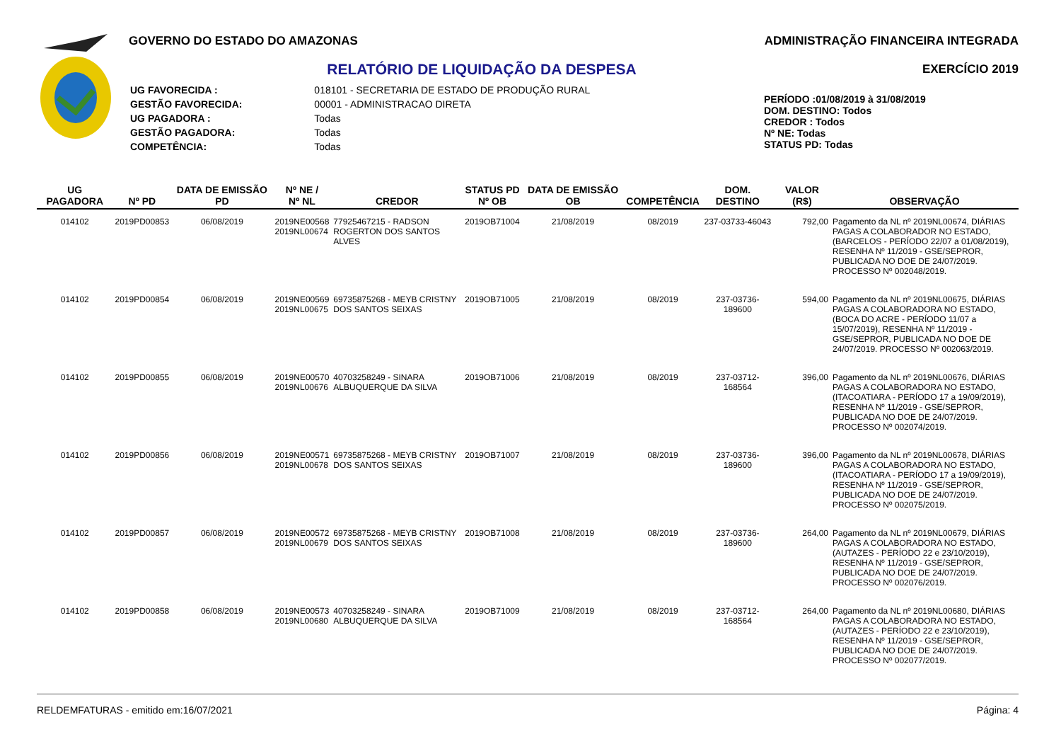GOVERNO DO ESTADO DO AMAZONAS
RELATÓRIO DE LIQUIDAÇÃO DA DESPESA
| UG FAVORECIDA : | 018101 - SECRETARIA DE ESTADO DE PRODUÇÃO RURAL |
| GESTÃO FAVORECIDA: | 00001 - ADMINISTRACAO DIRETA |
| UG PAGADORA : | Todas |
| GESTÃO PAGADORA: | Todas |
| COMPETÊNCIA: | Todas |
ADMINISTRAÇÃO FINANCEIRA INTEGRADA
EXERCÍCIO 2019
PERÍODO : 01/08/2019 à 31/08/2019
DOM. DESTINO: Todos
CREDOR : Todos
Nº NE: Todas
STATUS PD: Todas
| UG PAGADORA | Nº PD | DATA DE EMISSÃO PD | Nº NE / Nº NL | CREDOR | STATUS PD Nº OB | DATA DE EMISSÃO OB | COMPETÊNCIA | DOM. DESTINO | VALOR (R$) | OBSERVAÇÃO |
| --- | --- | --- | --- | --- | --- | --- | --- | --- | --- | --- |
| 014102 | 2019PD00853 | 06/08/2019 | 2019NE00568 2019NL00674 | 77925467215 - RADSON ROGERTON DOS SANTOS ALVES | 2019OB71004 | 21/08/2019 | 08/2019 | 237-03733-46043 | 792,00 | Pagamento da NL nº 2019NL00674, DIÁRIAS PAGAS A COLABORADOR NO ESTADO, (BARCELOS - PERÍODO 22/07 a 01/08/2019), RESENHA Nº 11/2019 - GSE/SEPROR, PUBLICADA NO DOE DE 24/07/2019. PROCESSO Nº 002048/2019. |
| 014102 | 2019PD00854 | 06/08/2019 | 2019NE00569 2019NL00675 | 69735875268 - MEYB CRISTNY DOS SANTOS SEIXAS | 2019OB71005 | 21/08/2019 | 08/2019 | 237-03736-189600 | 594,00 | Pagamento da NL nº 2019NL00675, DIÁRIAS PAGAS A COLABORADORA NO ESTADO, (BOCA DO ACRE - PERÍODO 11/07 a 15/07/2019), RESENHA Nº 11/2019 - GSE/SEPROR, PUBLICADA NO DOE DE 24/07/2019. PROCESSO Nº 002063/2019. |
| 014102 | 2019PD00855 | 06/08/2019 | 2019NE00570 2019NL00676 | 40703258249 - SINARA ALBUQUERQUE DA SILVA | 2019OB71006 | 21/08/2019 | 08/2019 | 237-03712-168564 | 396,00 | Pagamento da NL nº 2019NL00676, DIÁRIAS PAGAS A COLABORADORA NO ESTADO, (ITACOATIARA - PERÍODO 17 a 19/09/2019), RESENHA Nº 11/2019 - GSE/SEPROR, PUBLICADA NO DOE DE 24/07/2019. PROCESSO Nº 002074/2019. |
| 014102 | 2019PD00856 | 06/08/2019 | 2019NE00571 2019NL00678 | 69735875268 - MEYB CRISTNY DOS SANTOS SEIXAS | 2019OB71007 | 21/08/2019 | 08/2019 | 237-03736-189600 | 396,00 | Pagamento da NL nº 2019NL00678, DIÁRIAS PAGAS A COLABORADORA NO ESTADO, (ITACOATIARA - PERÍODO 17 a 19/09/2019), RESENHA Nº 11/2019 - GSE/SEPROR, PUBLICADA NO DOE DE 24/07/2019. PROCESSO Nº 002075/2019. |
| 014102 | 2019PD00857 | 06/08/2019 | 2019NE00572 2019NL00679 | 69735875268 - MEYB CRISTNY DOS SANTOS SEIXAS | 2019OB71008 | 21/08/2019 | 08/2019 | 237-03736-189600 | 264,00 | Pagamento da NL nº 2019NL00679, DIÁRIAS PAGAS A COLABORADORA NO ESTADO, (AUTAZES - PERÍODO 22 e 23/10/2019), RESENHA Nº 11/2019 - GSE/SEPROR, PUBLICADA NO DOE DE 24/07/2019. PROCESSO Nº 002076/2019. |
| 014102 | 2019PD00858 | 06/08/2019 | 2019NE00573 2019NL00680 | 40703258249 - SINARA ALBUQUERQUE DA SILVA | 2019OB71009 | 21/08/2019 | 08/2019 | 237-03712-168564 | 264,00 | Pagamento da NL nº 2019NL00680, DIÁRIAS PAGAS A COLABORADORA NO ESTADO, (AUTAZES - PERÍODO 22 e 23/10/2019), RESENHA Nº 11/2019 - GSE/SEPROR, PUBLICADA NO DOE DE 24/07/2019. PROCESSO Nº 002077/2019. |
RELDEMFATURAS - emitido em:16/07/2021 Página: 4